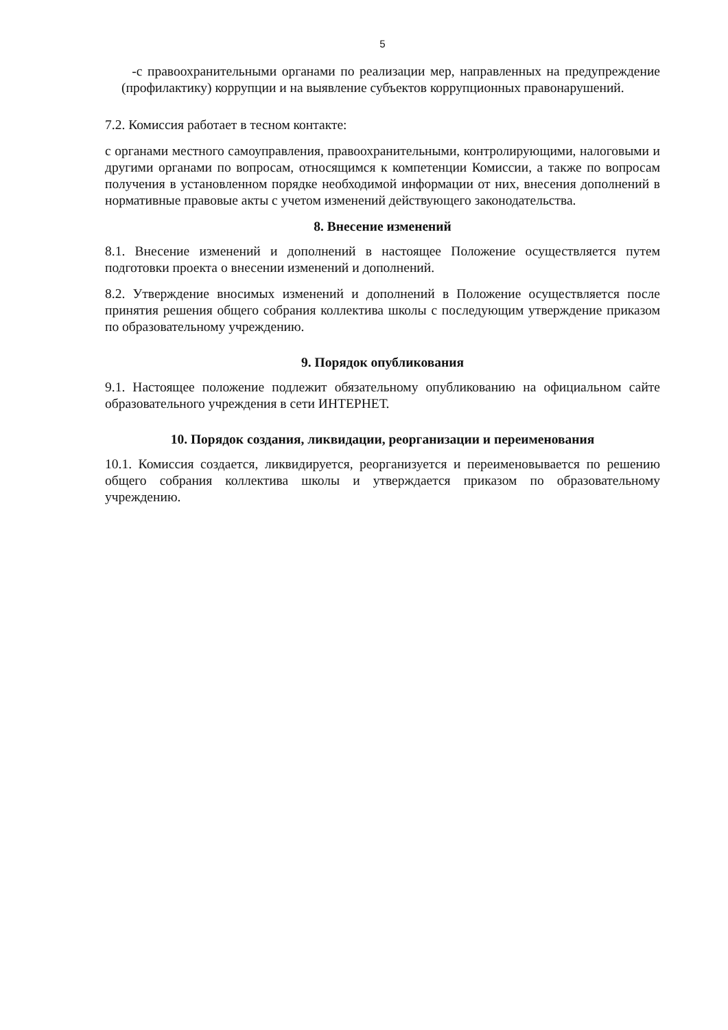5
-с правоохранительными органами по реализации мер, направленных на предупреждение (профилактику) коррупции и на выявление субъектов коррупционных правонарушений.
7.2. Комиссия работает в тесном контакте:
с органами местного самоуправления, правоохранительными, контролирующими, налоговыми и другими органами по вопросам, относящимся к компетенции Комиссии, а также по вопросам получения в установленном порядке необходимой информации от них, внесения дополнений в нормативные правовые акты с учетом изменений действующего законодательства.
8. Внесение изменений
8.1. Внесение изменений и дополнений в настоящее Положение осуществляется путем подготовки проекта о внесении изменений и дополнений.
8.2. Утверждение вносимых изменений и дополнений в Положение осуществляется после принятия решения общего собрания коллектива школы с последующим утверждение приказом по образовательному учреждению.
9. Порядок опубликования
9.1. Настоящее положение подлежит обязательному опубликованию на официальном сайте образовательного учреждения в сети ИНТЕРНЕТ.
10. Порядок создания, ликвидации, реорганизации и переименования
10.1. Комиссия создается, ликвидируется, реорганизуется и переименовывается по решению общего собрания коллектива школы и утверждается приказом по образовательному учреждению.